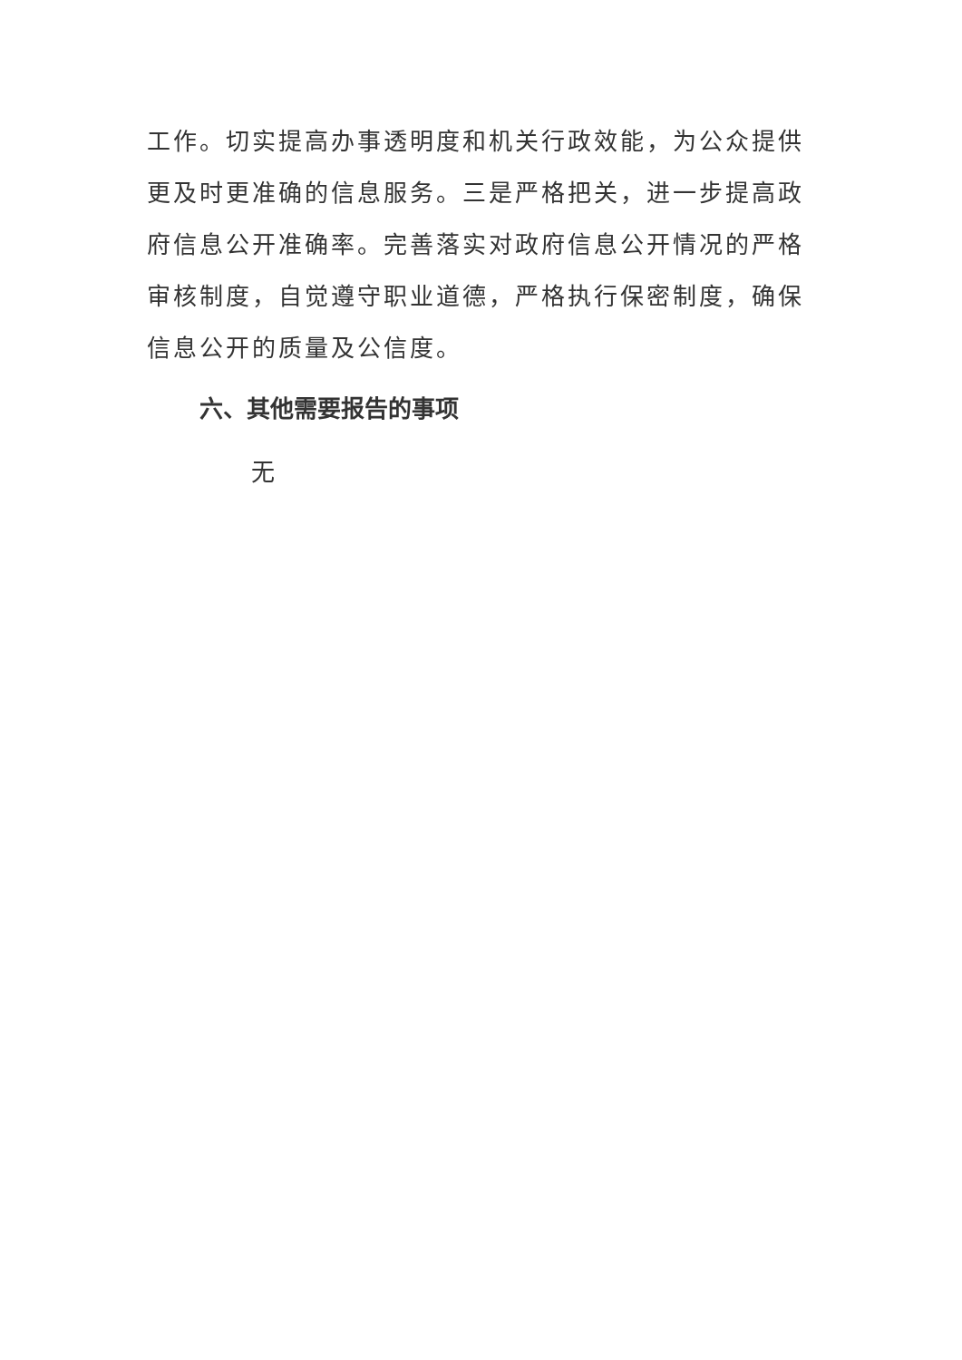工作。切实提高办事透明度和机关行政效能，为公众提供更及时更准确的信息服务。三是严格把关，进一步提高政府信息公开准确率。完善落实对政府信息公开情况的严格审核制度，自觉遵守职业道德，严格执行保密制度，确保信息公开的质量及公信度。
六、其他需要报告的事项
无